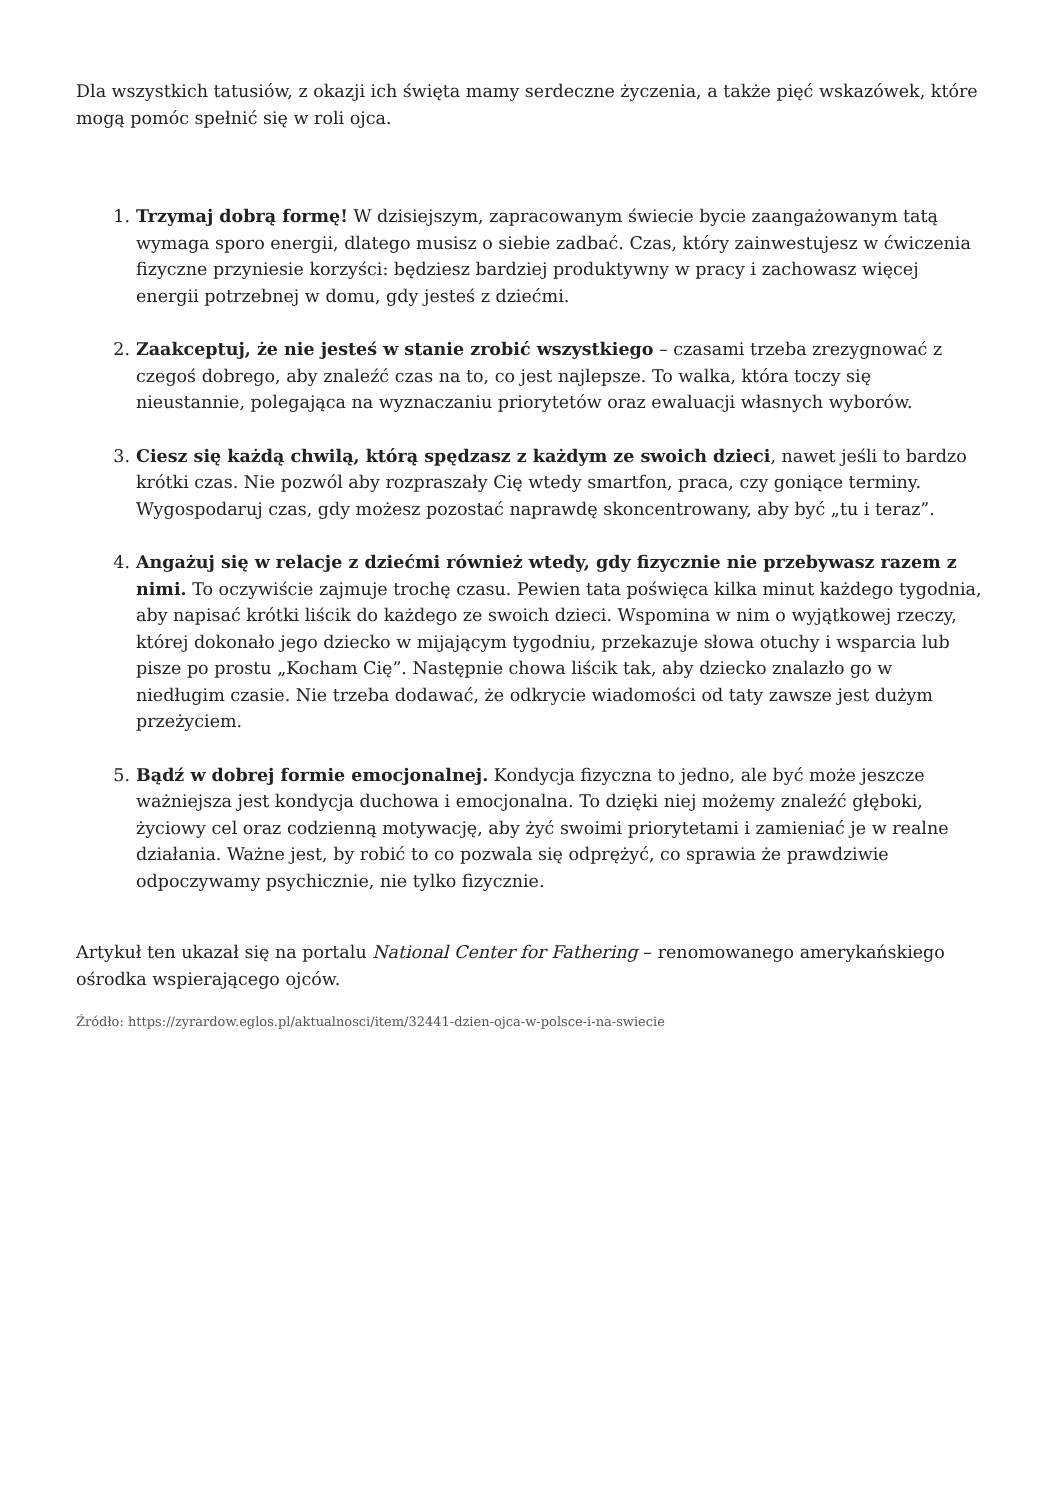Dla wszystkich tatusiów, z okazji ich święta mamy serdeczne życzenia, a także pięć wskazówek, które mogą pomóc spełnić się w roli ojca.
1. Trzymaj dobrą formę! W dzisiejszym, zapracowanym świecie bycie zaangażowanym tatą wymaga sporo energii, dlatego musisz o siebie zadbać. Czas, który zainwestujesz w ćwiczenia fizyczne przyniesie korzyści: będziesz bardziej produktywny w pracy i zachowasz więcej energii potrzebnej w domu, gdy jesteś z dziećmi.
2. Zaakceptuj, że nie jesteś w stanie zrobić wszystkiego – czasami trzeba zrezygnować z czegoś dobrego, aby znaleźć czas na to, co jest najlepsze. To walka, która toczy się nieustannie, polegająca na wyznaczaniu priorytetów oraz ewaluacji własnych wyborów.
3. Ciesz się każdą chwilą, którą spędzasz z każdym ze swoich dzieci, nawet jeśli to bardzo krótki czas. Nie pozwól aby rozpraszały Cię wtedy smartfon, praca, czy goniące terminy. Wygospodaruj czas, gdy możesz pozostać naprawdę skoncentrowany, aby być „tu i teraz”.
4. Angażuj się w relacje z dziećmi również wtedy, gdy fizycznie nie przebywasz razem z nimi. To oczywiście zajmuje trochę czasu. Pewien tata poświęca kilka minut każdego tygodnia, aby napisać krótki liścik do każdego ze swoich dzieci. Wspomina w nim o wyjątkowej rzeczy, której dokonało jego dziecko w mijającym tygodniu, przekazuje słowa otuchy i wsparcia lub pisze po prostu „Kocham Cię”. Następnie chowa liścik tak, aby dziecko znalazło go w niedługim czasie. Nie trzeba dodawać, że odkrycie wiadomości od taty zawsze jest dużym przeżyciem.
5. Bądź w dobrej formie emocjonalnej. Kondycja fizyczna to jedno, ale być może jeszcze ważniejsza jest kondycja duchowa i emocjonalna. To dzięki niej możemy znaleźć głęboki, życiowy cel oraz codzienną motywację, aby żyć swoimi priorytetami i zamieniać je w realne działania. Ważne jest, by robić to co pozwala się odprężyć, co sprawia że prawdziwie odpoczywamy psychicznie, nie tylko fizycznie.
Artykuł ten ukazał się na portalu National Center for Fathering – renomowanego amerykańskiego ośrodka wspierającego ojców.
Źródło: https://zyrardow.eglos.pl/aktualnosci/item/32441-dzien-ojca-w-polsce-i-na-swiecie